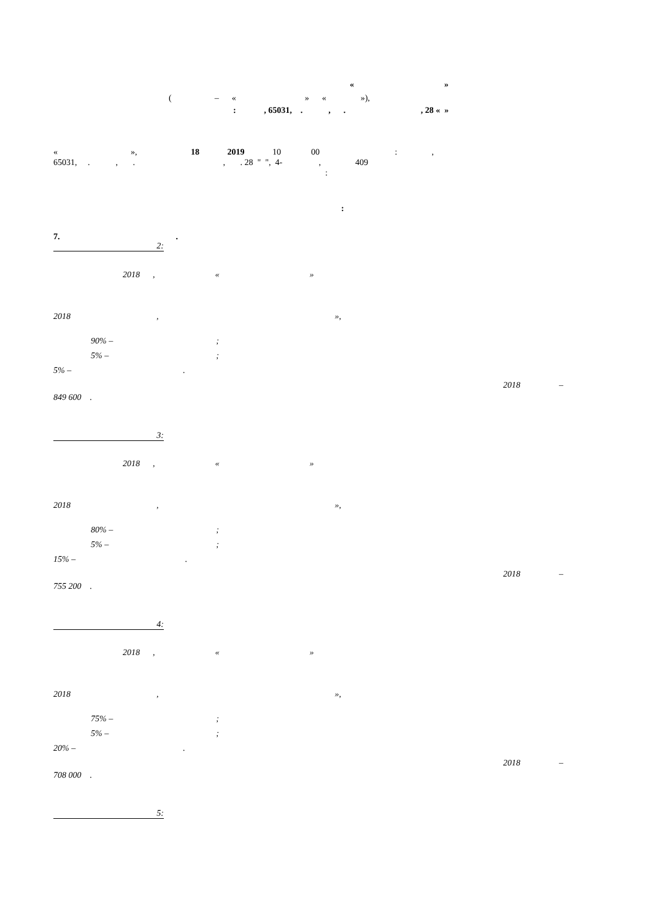« »
( – « » « »),
: , 65031, . , . , 28 « »
« », 18 2019 10 00 : ,
65031, . , . , . 28 " ", 4- , 409
:
:
7. .
2:
2018 , « »
2018 , »,
90% – ;
5% – ;
5% – .
2018 –
849 600 .
3:
2018 , « »
2018 , »,
80% – ;
5% – ;
15% – .
2018 –
755 200 .
4:
2018 , « »
2018 , »,
75% – ;
5% – ;
20% – .
2018 –
708 000 .
5: